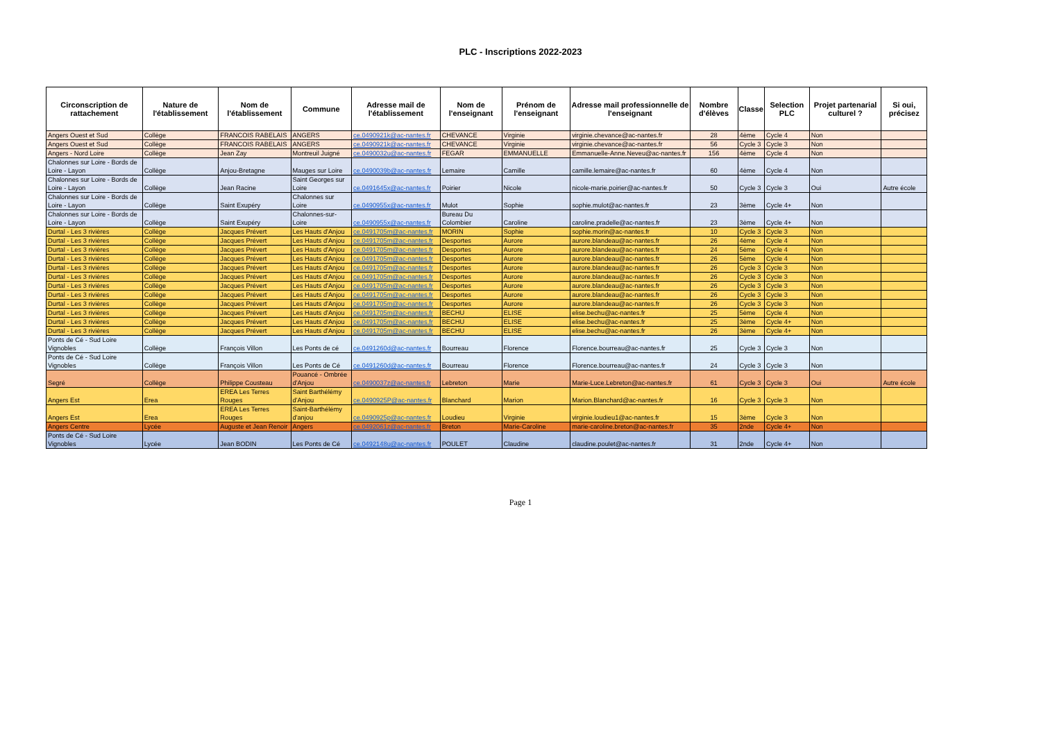PLC - Inscriptions 2022-2023
| Circonscription de rattachement | Nature de l'établissement | Nom de l'établissement | Commune | Adresse mail de l'établissement | Nom de l'enseignant | Prénom de l'enseignant | Adresse mail professionnelle de l'enseignant | Nombre d'élèves | Classe | Selection PLC | Projet partenarial culturel ? | Si oui, précisez |
| --- | --- | --- | --- | --- | --- | --- | --- | --- | --- | --- | --- | --- |
| Angers Ouest et Sud | Collège | FRANCOIS RABELAIS | ANGERS | ce.0490921k@ac-nantes.fr | CHEVANCE | Virginie | virginie.chevance@ac-nantes.fr | 28 | 4ème | Cycle 4 | Non | |
| Angers Ouest et Sud | Collège | FRANCOIS RABELAIS | ANGERS | ce.0490921k@ac-nantes.fr | CHEVANCE | Virginie | virginie.chevance@ac-nantes.fr | 56 | Cycle 3 | Cycle 3 | Non | |
| Angers - Nord Loire | Collège | Jean Zay | Montreuil Juigné | ce.0490032u@ac-nantes.fr | FEGAR | EMMANUELLE | Emmanuelle-Anne.Neveu@ac-nantes.fr | 156 | 4ème | Cycle 4 | Non | |
| Chalonnes sur Loire - Bords de Loire - Layon | Collège | Anjou-Bretagne | Mauges sur Loire | ce.0490039b@ac-nantes.fr | Lemaire | Camille | camille.lemaire@ac-nantes.fr | 60 | 4ème | Cycle 4 | Non | |
| Chalonnes sur Loire - Bords de Loire - Layon | Collège | Jean Racine | Saint Georges sur Loire | ce.0491645x@ac-nantes.fr | Poirier | Nicole | nicole-marie.poirier@ac-nantes.fr | 50 | Cycle 3 | Cycle 3 | Oui | Autre école |
| Chalonnes sur Loire - Bords de Loire - Layon | Collège | Saint Exupéry | Chalonnes sur Loire | ce.0490955x@ac-nantes.fr | Mulot | Sophie | sophie.mulot@ac-nantes.fr | 23 | 3ème | Cycle 4+ | Non | |
| Chalonnes sur Loire - Bords de Loire - Layon | Collège | Saint Exupéry | Chalonnes-sur-Loire | ce.0490955x@ac-nantes.fr | Bureau Du Colombier | Caroline | caroline.pradelle@ac-nantes.fr | 23 | 3ème | Cycle 4+ | Non | |
| Durtal - Les 3 rivières | Collège | Jacques Prévert | Les Hauts d'Anjou | ce.0491705m@ac-nantes.fr | MORIN | Sophie | sophie.morin@ac-nantes.fr | 10 | Cycle 3 | Cycle 3 | Non | |
| Durtal - Les 3 rivières | Collège | Jacques Prévert | Les Hauts d'Anjou | ce.0491705m@ac-nantes.fr | Desportes | Aurore | aurore.blandeau@ac-nantes.fr | 26 | 4ème | Cycle 4 | Non | |
| Durtal - Les 3 rivières | Collège | Jacques Prévert | Les Hauts d'Anjou | ce.0491705m@ac-nantes.fr | Desportes | Aurore | aurore.blandeau@ac-nantes.fr | 24 | 5ème | Cycle 4 | Non | |
| Durtal - Les 3 rivières | Collège | Jacques Prévert | Les Hauts d'Anjou | ce.0491705m@ac-nantes.fr | Desportes | Aurore | aurore.blandeau@ac-nantes.fr | 26 | 5ème | Cycle 4 | Non | |
| Durtal - Les 3 rivières | Collège | Jacques Prévert | Les Hauts d'Anjou | ce.0491705m@ac-nantes.fr | Desportes | Aurore | aurore.blandeau@ac-nantes.fr | 26 | Cycle 3 | Cycle 3 | Non | |
| Durtal - Les 3 rivières | Collège | Jacques Prévert | Les Hauts d'Anjou | ce.0491705m@ac-nantes.fr | Desportes | Aurore | aurore.blandeau@ac-nantes.fr | 26 | Cycle 3 | Cycle 3 | Non | |
| Durtal - Les 3 rivières | Collège | Jacques Prévert | Les Hauts d'Anjou | ce.0491705m@ac-nantes.fr | Desportes | Aurore | aurore.blandeau@ac-nantes.fr | 26 | Cycle 3 | Cycle 3 | Non | |
| Durtal - Les 3 rivières | Collège | Jacques Prévert | Les Hauts d'Anjou | ce.0491705m@ac-nantes.fr | Desportes | Aurore | aurore.blandeau@ac-nantes.fr | 26 | Cycle 3 | Cycle 3 | Non | |
| Durtal - Les 3 rivières | Collège | Jacques Prévert | Les Hauts d'Anjou | ce.0491705m@ac-nantes.fr | Desportes | Aurore | aurore.blandeau@ac-nantes.fr | 26 | Cycle 3 | Cycle 3 | Non | |
| Durtal - Les 3 rivières | Collège | Jacques Prévert | Les Hauts d'Anjou | ce.0491705m@ac-nantes.fr | BECHU | ELISE | elise.bechu@ac-nantes.fr | 25 | 5ème | Cycle 4 | Non | |
| Durtal - Les 3 rivières | Collège | Jacques Prévert | Les Hauts d'Anjou | ce.0491705m@ac-nantes.fr | BECHU | ELISE | elise.bechu@ac-nantes.fr | 25 | 3ème | Cycle 4+ | Non | |
| Durtal - Les 3 rivières | Collège | Jacques Prévert | Les Hauts d'Anjou | ce.0491705m@ac-nantes.fr | BECHU | ELISE | elise.bechu@ac-nantes.fr | 26 | 3ème | Cycle 4+ | Non | |
| Ponts de Cé - Sud Loire Vignobles | Collège | François Villon | Les Ponts de cé | ce.0491260d@ac-nantes.fr | Bourreau | Florence | Florence.bourreau@ac-nantes.fr | 25 | Cycle 3 | Cycle 3 | Non | |
| Ponts de Cé - Sud Loire Vignobles | Collège | François Villon | Les Ponts de Cé | ce.0491260d@ac-nantes.fr | Bourreau | Florence | Florence.bourreau@ac-nantes.fr | 24 | Cycle 3 | Cycle 3 | Non | |
| Segré | Collège | Philippe Cousteau | Pouancé - Ombrée d'Anjou | ce.0490037z@ac-nantes.fr | Lebreton | Marie | Marie-Luce.Lebreton@ac-nantes.fr | 61 | Cycle 3 | Cycle 3 | Oui | Autre école |
| Angers Est | Erea | EREA Les Terres Rouges | Saint Barthélémy d'Anjou | ce.0490925P@ac-nantes.fr | Blanchard | Marion | Marion.Blanchard@ac-nantes.fr | 16 | Cycle 3 | Cycle 3 | Non | |
| Angers Est | Erea | EREA Les Terres Rouges | Saint-Barthélémy d'anjou | ce.0490925p@ac-nantes.fr | Loudieu | Virginie | virginie.loudieu1@ac-nantes.fr | 15 | 3ème | Cycle 3 | Non | |
| Angers Centre | Lycée | Auguste et Jean Renoir | Angers | ce.0492061z@ac-nantes.fr | Breton | Marie-Caroline | marie-caroline.breton@ac-nantes.fr | 35 | 2nde | Cycle 4+ | Non | |
| Ponts de Cé - Sud Loire Vignobles | Lycée | Jean BODIN | Les Ponts de Cé | ce.0492148u@ac-nantes.fr | POULET | Claudine | claudine.poulet@ac-nantes.fr | 31 | 2nde | Cycle 4+ | Non | |
Page 1